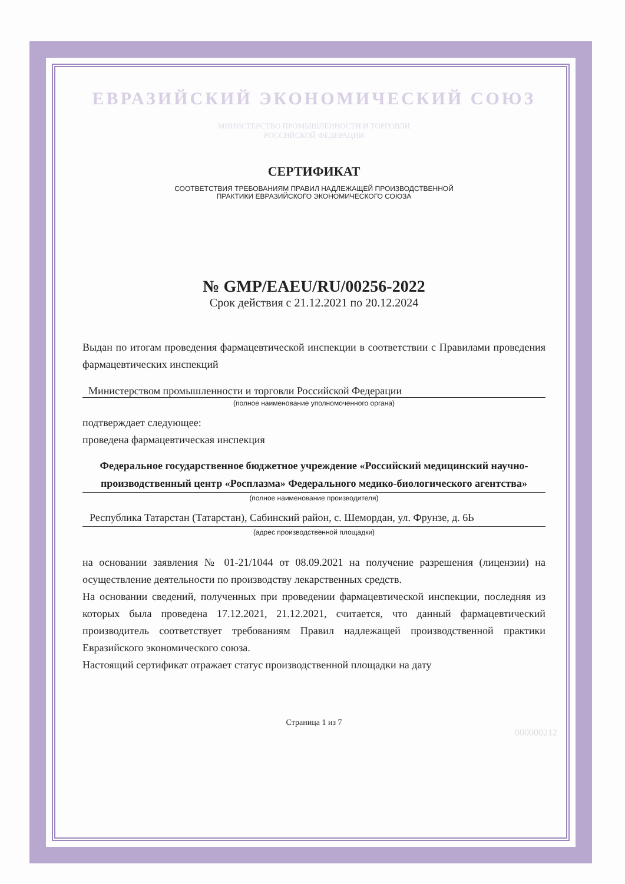ЕВРАЗИЙСКИЙ ЭКОНОМИЧЕСКИЙ СОЮЗ
МИНИСТЕРСТВО ПРОМЫШЛЕННОСТИ И ТОРГОВЛИ
РОССИЙСКОЙ ФЕДЕРАЦИИ
СЕРТИФИКАТ
СООТВЕТСТВИЯ ТРЕБОВАНИЯМ ПРАВИЛ НАДЛЕЖАЩЕЙ ПРОИЗВОДСТВЕННОЙ
ПРАКТИКИ ЕВРАЗИЙСКОГО ЭКОНОМИЧЕСКОГО СОЮЗА
№ GMP/EAEU/RU/00256-2022
Срок действия с 21.12.2021 по 20.12.2024
Выдан по итогам проведения фармацевтической инспекции в соответствии с Правилами проведения фармацевтических инспекций
Министерством промышленности и торговли Российской Федерации
(полное наименование уполномоченного органа)
подтверждает следующее:
проведена фармацевтическая инспекция
Федеральное государственное бюджетное учреждение «Российский медицинский научно-производственный центр «Росплазма» Федерального медико-биологического агентства»
(полное наименование производителя)
Республика Татарстан (Татарстан), Сабинский район, с. Шемордан, ул. Фрунзе, д. 6Ь
(адрес производственной площадки)
на основании заявления № 01-21/1044 от 08.09.2021 на получение разрешения (лицензии) на осуществление деятельности по производству лекарственных средств.
На основании сведений, полученных при проведении фармацевтической инспекции, последняя из которых была проведена 17.12.2021, 21.12.2021, считается, что данный фармацевтический производитель соответствует требованиям Правил надлежащей производственной практики Евразийского экономического союза.
Настоящий сертификат отражает статус производственной площадки на дату
Страница 1 из 7
000000212